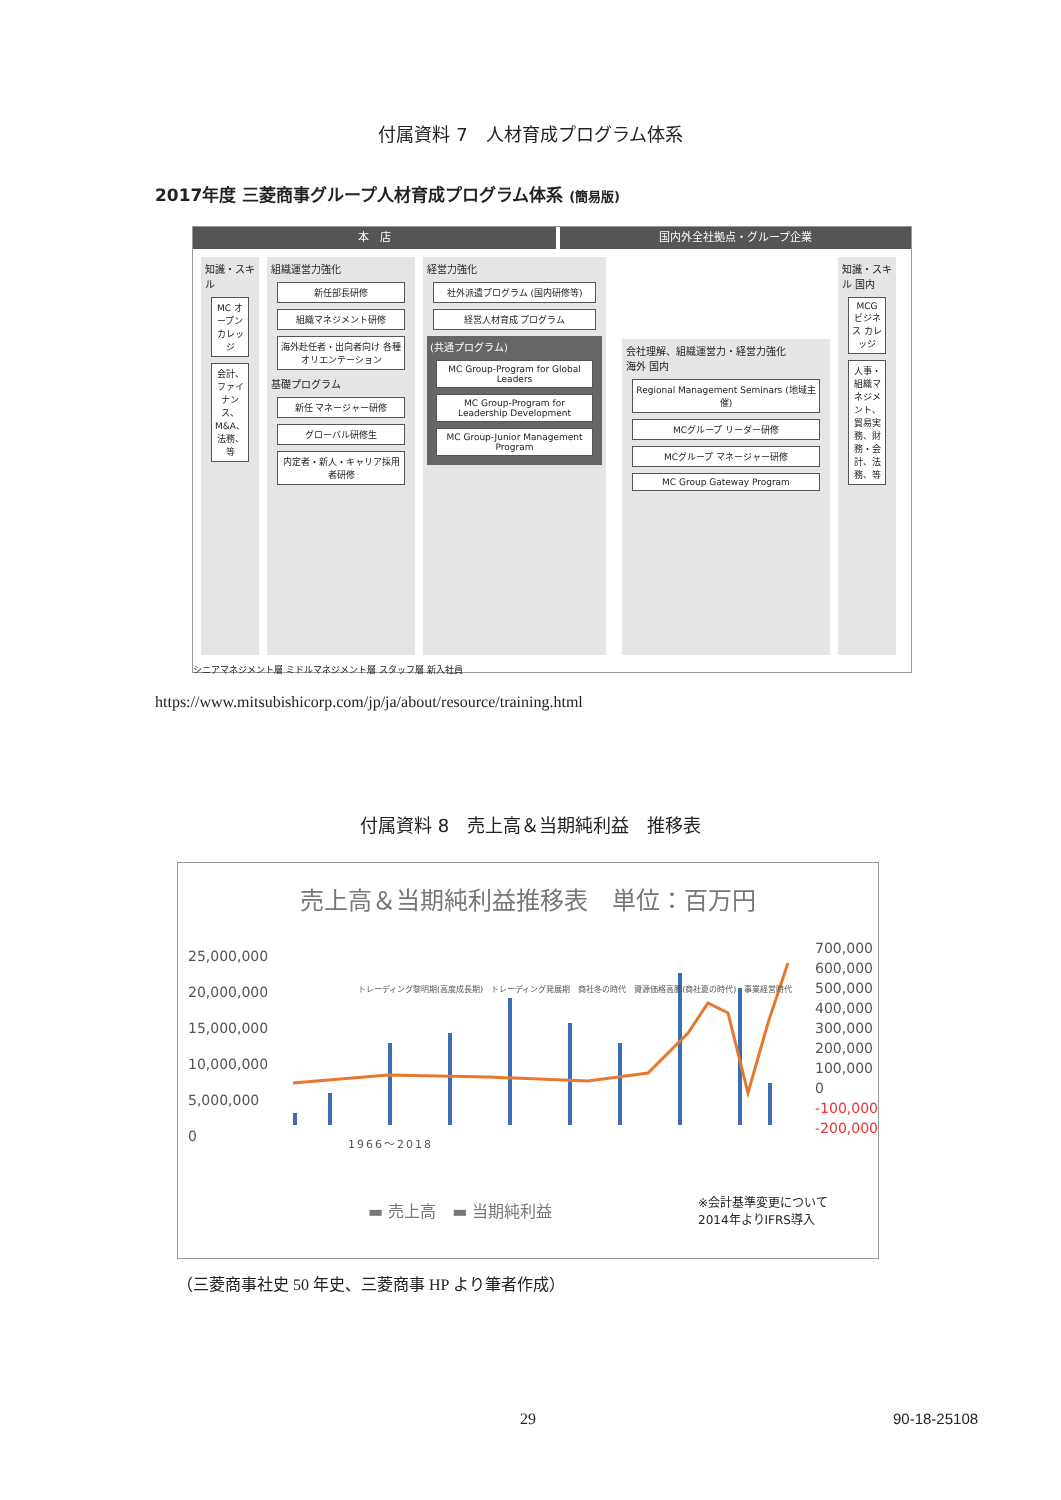付属資料 7　人材育成プログラム体系
2017年度 三菱商事グループ人材育成プログラム体系 (簡易版)
本　店 国内外全社拠点・グループ企業
知識・スキル
MC オープン カレッジ
会計、ファイナンス、M&A、法務、等
組織運営力強化
新任部長研修
組織マネジメント研修
海外赴任者・出向者向け 各種オリエンテーション
基礎プログラム
新任 マネージャー研修
グローバル研修生
内定者・新人・キャリア採用者研修
経営力強化
社外派遣プログラム (国内研修等)
経営人材育成 プログラム
(共通プログラム)
MC Group-Program for Global Leaders
MC Group-Program for Leadership Development
MC Group-Junior Management Program
会社理解、組織運営力・経営力強化
海外 国内
Regional Management Seminars (地域主催)
MCグループ リーダー研修
MCグループ マネージャー研修
MC Group Gateway Program
知識・スキル 国内
MCG ビジネス カレッジ
人事・組織マネジメント、貿易実務、財務・会計、法務、等
シニアマネジメント層 ミドルマネジメント層 スタッフ層 新入社員
https://www.mitsubishicorp.com/jp/ja/about/resource/training.html
付属資料 8　売上高＆当期純利益　推移表
売上高＆当期純利益推移表　単位：百万円
25,000,000
20,000,000
15,000,000
10,000,000
5,000,000
0
700,000
600,000
500,000
400,000
300,000
200,000
100,000
0
-100,000
-200,000
1966〜2018
▬ 売上高　▬ 当期純利益
※会計基準変更について
2014年よりIFRS導入
トレーディング黎明期(高度成長期)　トレーディング発展期　商社冬の時代　資源価格高騰(商社夏の時代)　事業経営時代
（三菱商事社史 50 年史、三菱商事 HP より筆者作成）
29 90-18-25108